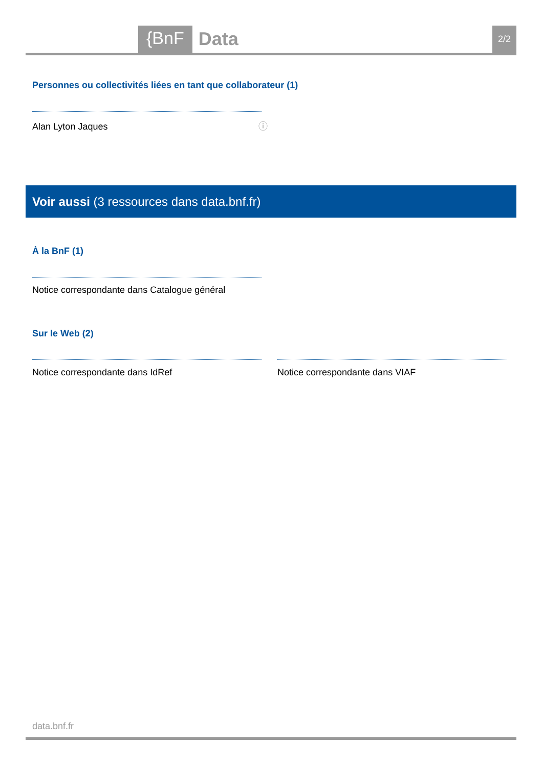{BnF Data 2/2
Personnes ou collectivités liées en tant que collaborateur (1)
Alan Lyton Jaques ⓘ
Voir aussi (3 ressources dans data.bnf.fr)
À la BnF (1)
Notice correspondante dans Catalogue général
Sur le Web (2)
Notice correspondante dans IdRef
Notice correspondante dans VIAF
data.bnf.fr